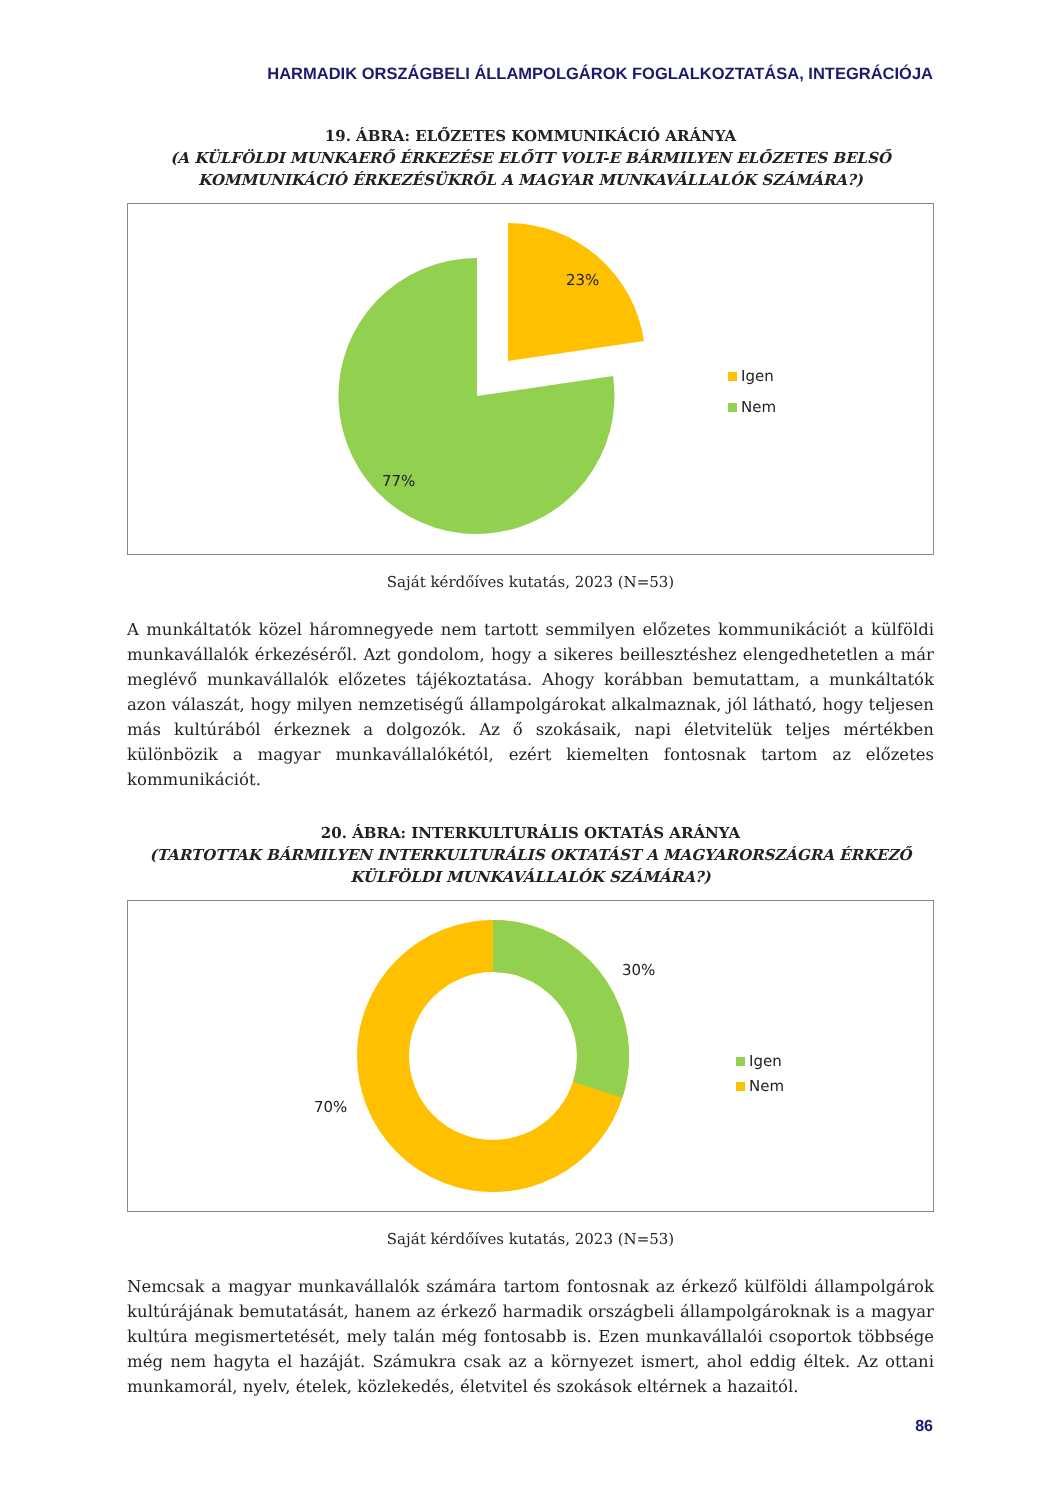HARMADIK ORSZÁGBELI ÁLLAMPOLGÁROK FOGLALKOZTATÁSA, INTEGRÁCIÓJA
19. ÁBRA: ELŐZETES KOMMUNIKÁCIÓ ARÁNYA
(A KÜLFÖLDI MUNKAERŐ ÉRKEZÉSE ELŐTT VOLT-E BÁRMILYEN ELŐZETES BELSŐ KOMMUNIKÁCIÓ ÉRKEZÉSÜKRŐL A MAGYAR MUNKAVÁLLALÓK SZÁMÁRA?)
23%
77%
Igen
Nem
Saját kérdőíves kutatás, 2023 (N=53)
A munkáltatók közel háromnegyede nem tartott semmilyen előzetes kommunikációt a külföldi munkavállalók érkezéséről. Azt gondolom, hogy a sikeres beillesztéshez elengedhetetlen a már meglévő munkavállalók előzetes tájékoztatása. Ahogy korábban bemutattam, a munkáltatók azon válaszát, hogy milyen nemzetiségű állampolgárokat alkalmaznak, jól látható, hogy teljesen más kultúrából érkeznek a dolgozók. Az ő szokásaik, napi életvitelük teljes mértékben különbözik a magyar munkavállalókétól, ezért kiemelten fontosnak tartom az előzetes kommunikációt.
20. ÁBRA: INTERKULTURÁLIS OKTATÁS ARÁNYA
(TARTOTTAK BÁRMILYEN INTERKULTURÁLIS OKTATÁST A MAGYARORSZÁGRA ÉRKEZŐ KÜLFÖLDI MUNKAVÁLLALÓK SZÁMÁRA?)
30%
70%
Igen
Nem
Saját kérdőíves kutatás, 2023 (N=53)
Nemcsak a magyar munkavállalók számára tartom fontosnak az érkező külföldi állampolgárok kultúrájának bemutatását, hanem az érkező harmadik országbeli állampolgároknak is a magyar kultúra megismertetését, mely talán még fontosabb is. Ezen munkavállalói csoportok többsége még nem hagyta el hazáját. Számukra csak az a környezet ismert, ahol eddig éltek. Az ottani munkamorál, nyelv, ételek, közlekedés, életvitel és szokások eltérnek a hazaitól.
86